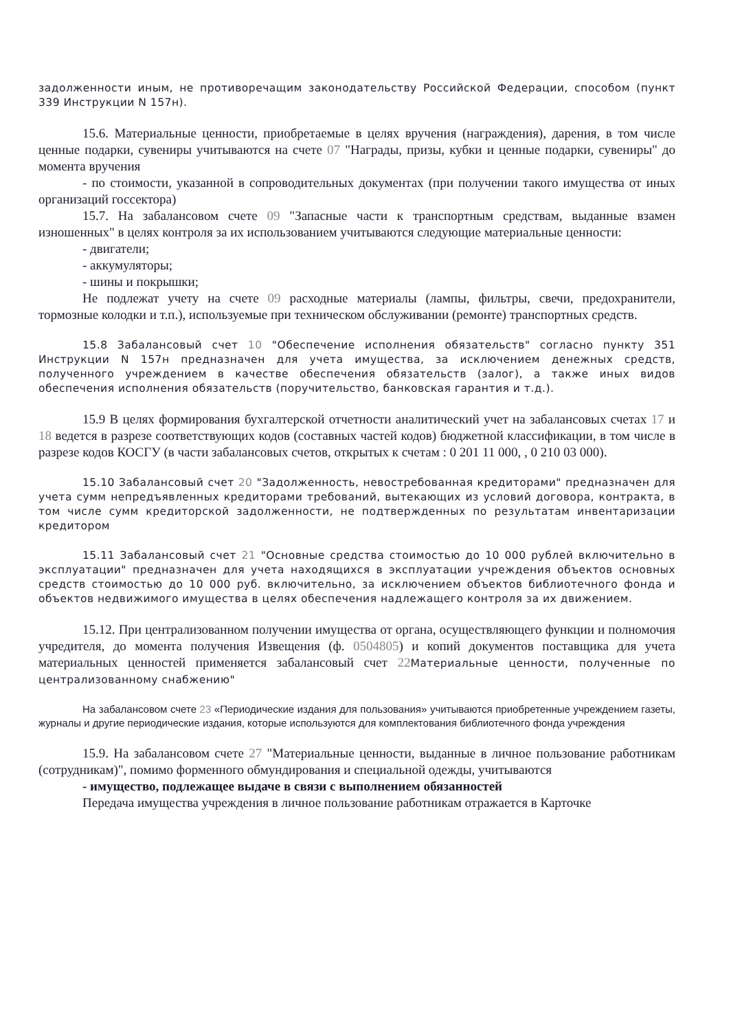задолженности иным, не противоречащим законодательству Российской Федерации, способом (пункт 339 Инструкции N 157н).
15.6. Материальные ценности, приобретаемые в целях вручения (награждения), дарения, в том числе ценные подарки, сувениры учитываются на счете 07 "Награды, призы, кубки и ценные подарки, сувениры" до момента вручения
- по стоимости, указанной в сопроводительных документах (при получении такого имущества от иных организаций госсектора)
15.7. На забалансовом счете 09 "Запасные части к транспортным средствам, выданные взамен изношенных" в целях контроля за их использованием учитываются следующие материальные ценности:
- двигатели;
- аккумуляторы;
- шины и покрышки;
Не подлежат учету на счете 09 расходные материалы (лампы, фильтры, свечи, предохранители, тормозные колодки и т.п.), используемые при техническом обслуживании (ремонте) транспортных средств.
15.8 Забалансовый счет 10 "Обеспечение исполнения обязательств" согласно пункту 351 Инструкции N 157н предназначен для учета имущества, за исключением денежных средств, полученного учреждением в качестве обеспечения обязательств (залог), а также иных видов обеспечения исполнения обязательств (поручительство, банковская гарантия и т.д.).
15.9 В целях формирования бухгалтерской отчетности аналитический учет на забалансовых счетах 17 и 18 ведется в разрезе соответствующих кодов (составных частей кодов) бюджетной классификации, в том числе в разрезе кодов КОСГУ (в части забалансовых счетов, открытых к счетам : 0 201 11 000, , 0 210 03 000).
15.10 Забалансовый счет 20 "Задолженность, невостребованная кредиторами" предназначен для учета сумм непредъявленных кредиторами требований, вытекающих из условий договора, контракта, в том числе сумм кредиторской задолженности, не подтвержденных по результатам инвентаризации кредитором
15.11 Забалансовый счет 21 "Основные средства стоимостью до 10 000 рублей включительно в эксплуатации" предназначен для учета находящихся в эксплуатации учреждения объектов основных средств стоимостью до 10 000 руб. включительно, за исключением объектов библиотечного фонда и объектов недвижимого имущества в целях обеспечения надлежащего контроля за их движением.
15.12. При централизованном получении имущества от органа, осуществляющего функции и полномочия учредителя, до момента получения Извещения (ф. 0504805) и копий документов поставщика для учета материальных ценностей применяется забалансовый счет 22 Материальные ценности, полученные по централизованному снабжению"
На забалансовом счете 23 «Периодические издания для пользования» учитываются приобретенные учреждением газеты, журналы и другие периодические издания, которые используются для комплектования библиотечного фонда учреждения
15.9. На забалансовом счете 27 "Материальные ценности, выданные в личное пользование работникам (сотрудникам)", помимо форменного обмундирования и специальной одежды, учитываются
- имущество, подлежащее выдаче в связи с выполнением обязанностей
Передача имущества учреждения в личное пользование работникам отражается в Карточке